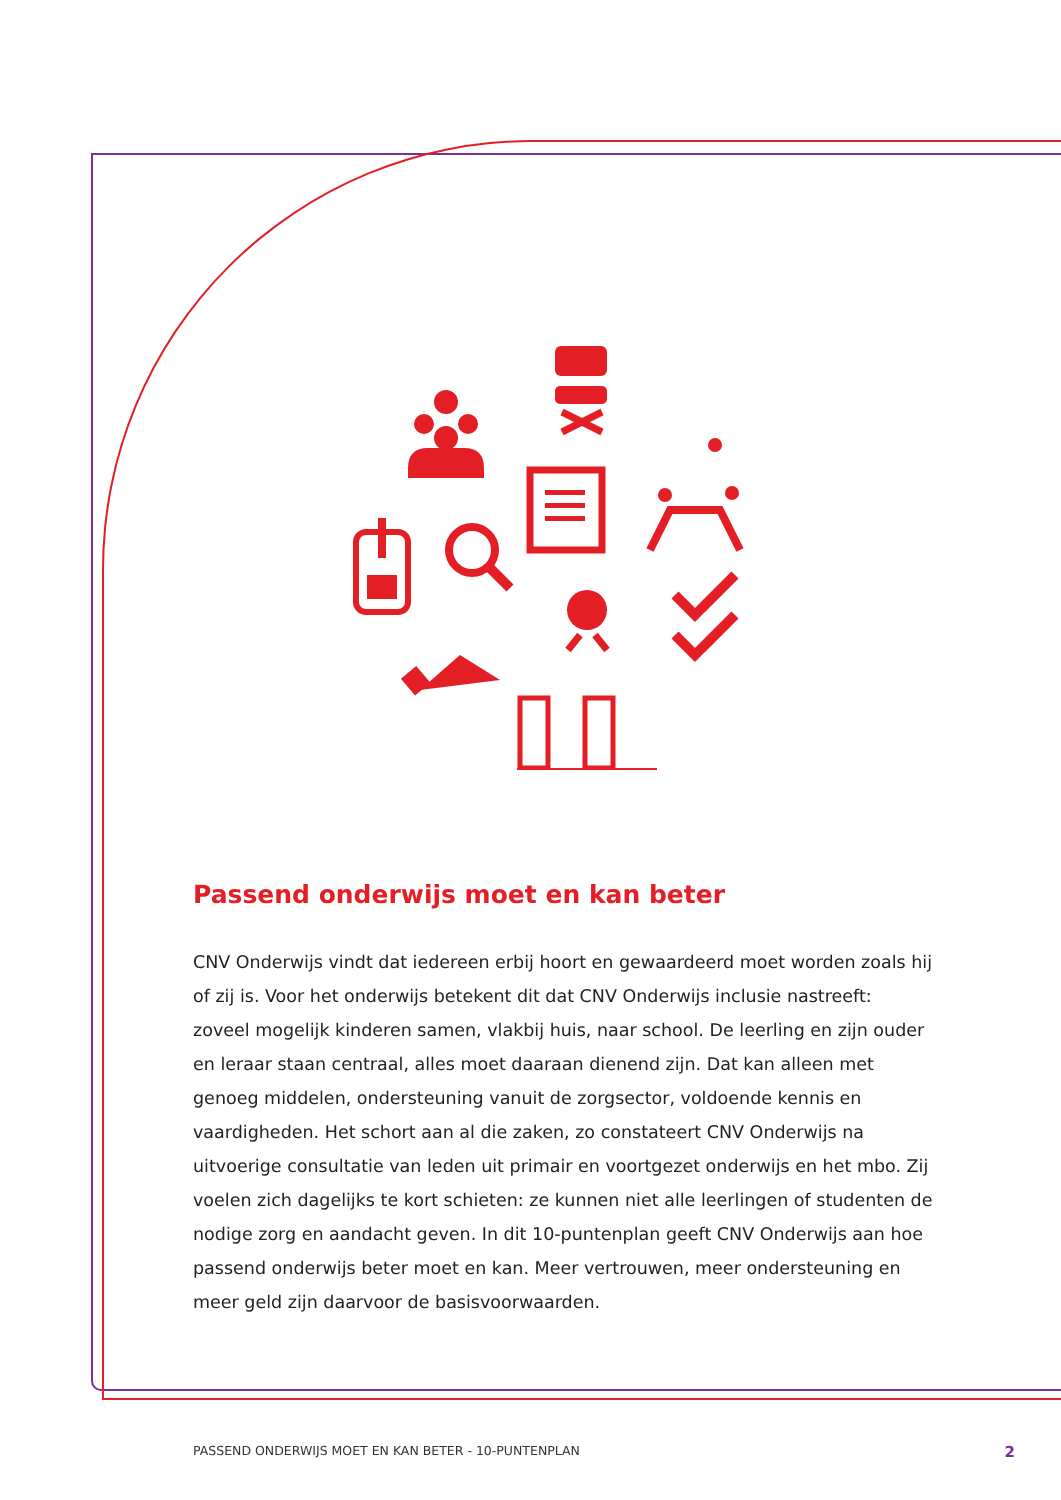Passend onderwijs moet en kan beter
CNV Onderwijs vindt dat iedereen erbij hoort en gewaardeerd moet worden zoals hij of zij is. Voor het onderwijs betekent dit dat CNV Onderwijs inclusie nastreeft: zoveel mogelijk kinderen samen, vlakbij huis, naar school. De leerling en zijn ouder en leraar staan centraal, alles moet daaraan dienend zijn. Dat kan alleen met genoeg middelen, ondersteuning vanuit de zorgsector, voldoende kennis en vaardigheden. Het schort aan al die zaken, zo constateert CNV Onderwijs na uitvoerige consultatie van leden uit primair en voortgezet onderwijs en het mbo. Zij voelen zich dagelijks te kort schieten: ze kunnen niet alle leerlingen of studenten de nodige zorg en aandacht geven. In dit 10-puntenplan geeft CNV Onderwijs aan hoe passend onderwijs beter moet en kan. Meer vertrouwen, meer ondersteuning en meer geld zijn daarvoor de basisvoorwaarden.
PASSEND ONDERWIJS MOET EN KAN BETER - 10-PUNTENPLAN 2